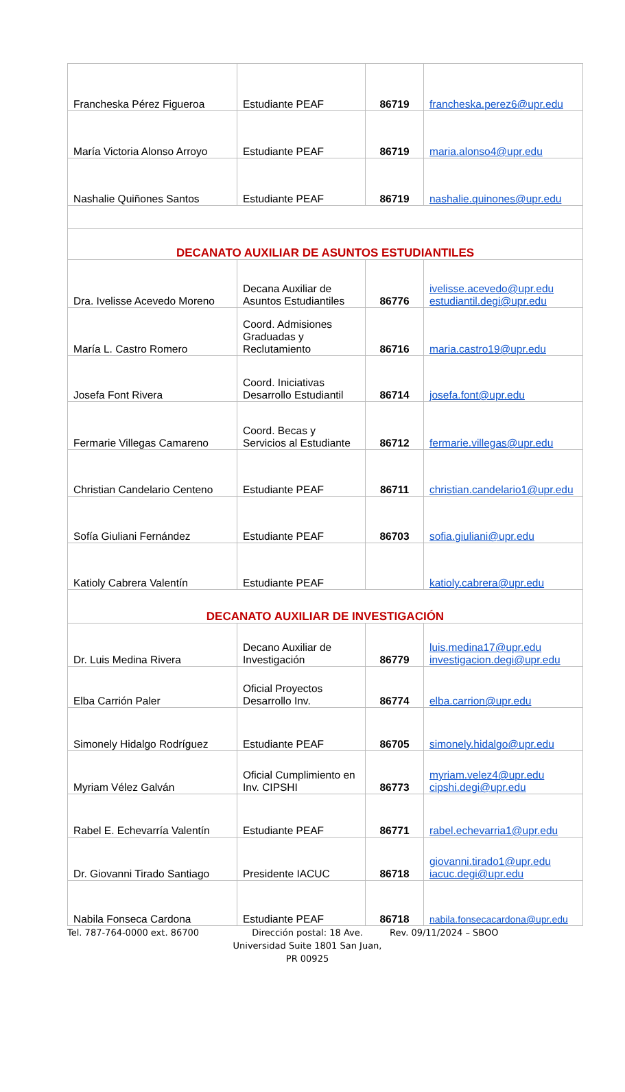| Francheska Pérez Figueroa | Estudiante PEAF | 86719 | francheska.perez6@upr.edu |
| María Victoria Alonso Arroyo | Estudiante PEAF | 86719 | maria.alonso4@upr.edu |
| Nashalie Quiñones Santos | Estudiante PEAF | 86719 | nashalie.quinones@upr.edu |
| DECANATO AUXILIAR DE ASUNTOS ESTUDIANTILES | | | |
| Dra. Ivelisse Acevedo Moreno | Decana Auxiliar de Asuntos Estudiantiles | 86776 | ivelisse.acevedo@upr.edu estudiantil.degi@upr.edu |
| María L. Castro Romero | Coord. Admisiones Graduadas y Reclutamiento | 86716 | maria.castro19@upr.edu |
| Josefa Font Rivera | Coord. Iniciativas Desarrollo Estudiantil | 86714 | josefa.font@upr.edu |
| Fermarie Villegas Camareno | Coord. Becas y Servicios al Estudiante | 86712 | fermarie.villegas@upr.edu |
| Christian Candelario Centeno | Estudiante PEAF | 86711 | christian.candelario1@upr.edu |
| Sofía Giuliani Fernández | Estudiante PEAF | 86703 | sofia.giuliani@upr.edu |
| Katioly Cabrera Valentín | Estudiante PEAF | | katioly.cabrera@upr.edu |
| DECANATO AUXILIAR DE INVESTIGACIÓN | | | |
| Dr. Luis Medina Rivera | Decano Auxiliar de Investigación | 86779 | luis.medina17@upr.edu investigacion.degi@upr.edu |
| Elba Carrión Paler | Oficial Proyectos Desarrollo Inv. | 86774 | elba.carrion@upr.edu |
| Simonely Hidalgo Rodríguez | Estudiante PEAF | 86705 | simonely.hidalgo@upr.edu |
| Myriam Vélez Galván | Oficial Cumplimiento en Inv. CIPSHI | 86773 | myriam.velez4@upr.edu cipshi.degi@upr.edu |
| Rabel E. Echevarría Valentín | Estudiante PEAF | 86771 | rabel.echevarria1@upr.edu |
| Dr. Giovanni Tirado Santiago | Presidente IACUC | 86718 | giovanni.tirado1@upr.edu iacuc.degi@upr.edu |
| Nabila Fonseca Cardona | Estudiante PEAF | 86718 | nabila.fonsecacardona@upr.edu |
Tel. 787-764-0000 ext. 86700 Dirección postal: 18 Ave. Universidad Suite 1801 San Juan, PR 00925
Rev. 09/11/2024 – SBOO